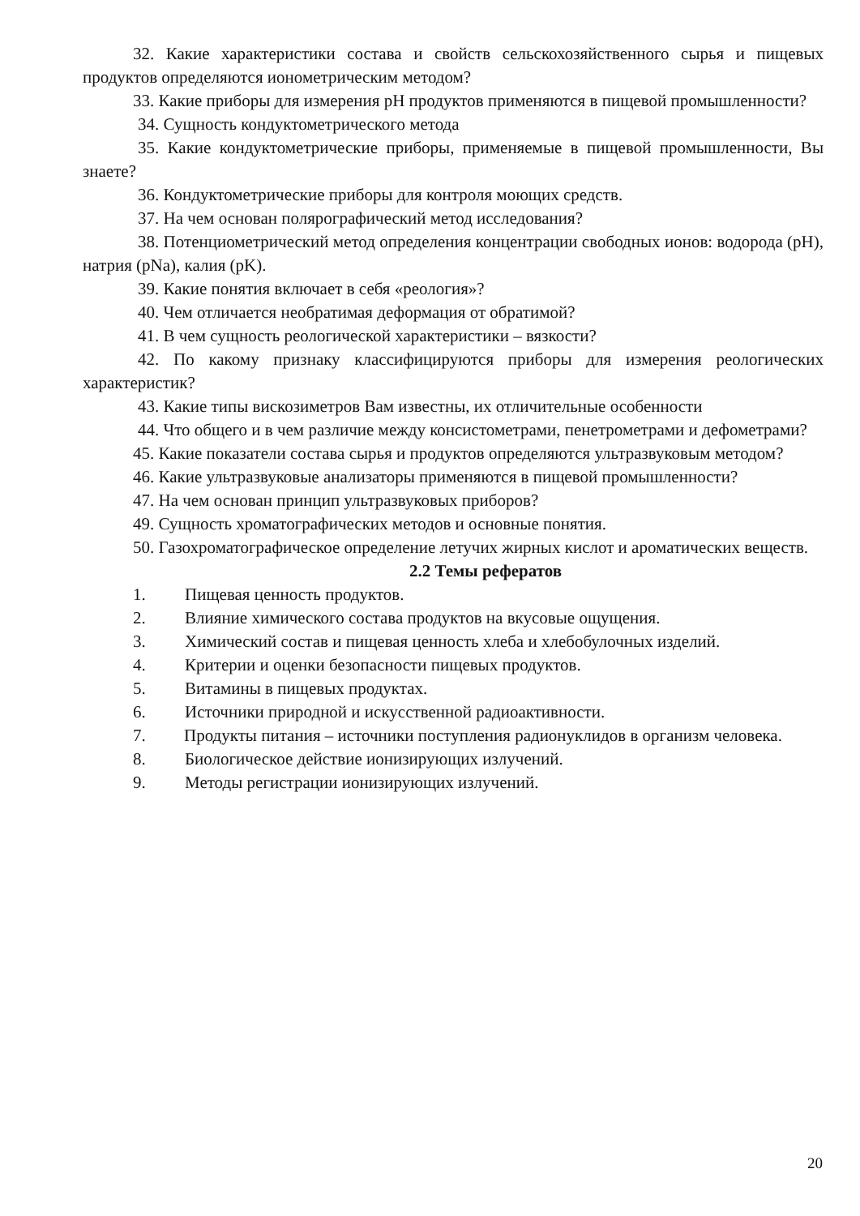32. Какие характеристики состава и свойств сельскохозяйственного сырья и пищевых продуктов определяются ионометрическим методом?
33. Какие приборы для измерения рН продуктов применяются в пищевой промышленности?
34. Сущность кондуктометрического метода
35. Какие кондуктометрические приборы, применяемые в пищевой промышленности, Вы знаете?
36. Кондуктометрические приборы для контроля моющих средств.
37. На чем основан полярографический метод исследования?
38. Потенциометрический метод определения концентрации свободных ионов: водорода (pH), натрия (pNa), калия (pK).
39. Какие понятия включает в себя «реология»?
40. Чем отличается необратимая деформация от обратимой?
41. В чем сущность реологической характеристики – вязкости?
42. По какому признаку классифицируются приборы для измерения реологических характеристик?
43. Какие типы вискозиметров Вам известны, их отличительные особенности
44. Что общего и в чем различие между консистометрами, пенетрометрами и дефометрами?
45. Какие показатели состава сырья и продуктов определяются ультразвуковым методом?
46. Какие ультразвуковые анализаторы применяются в пищевой промышленности?
47. На чем основан принцип ультразвуковых приборов?
49. Сущность хроматографических методов и основные понятия.
50. Газохроматографическое определение летучих жирных кислот и ароматических веществ.
2.2 Темы рефератов
1. Пищевая ценность продуктов.
2. Влияние химического состава продуктов на вкусовые ощущения.
3. Химический состав и пищевая ценность хлеба и хлебобулочных изделий.
4. Критерии и оценки безопасности пищевых продуктов.
5. Витамины в пищевых продуктах.
6. Источники природной и искусственной радиоактивности.
7. Продукты питания – источники поступления радионуклидов в организм человека.
8. Биологическое действие ионизирующих излучений.
9. Методы регистрации ионизирующих излучений.
20